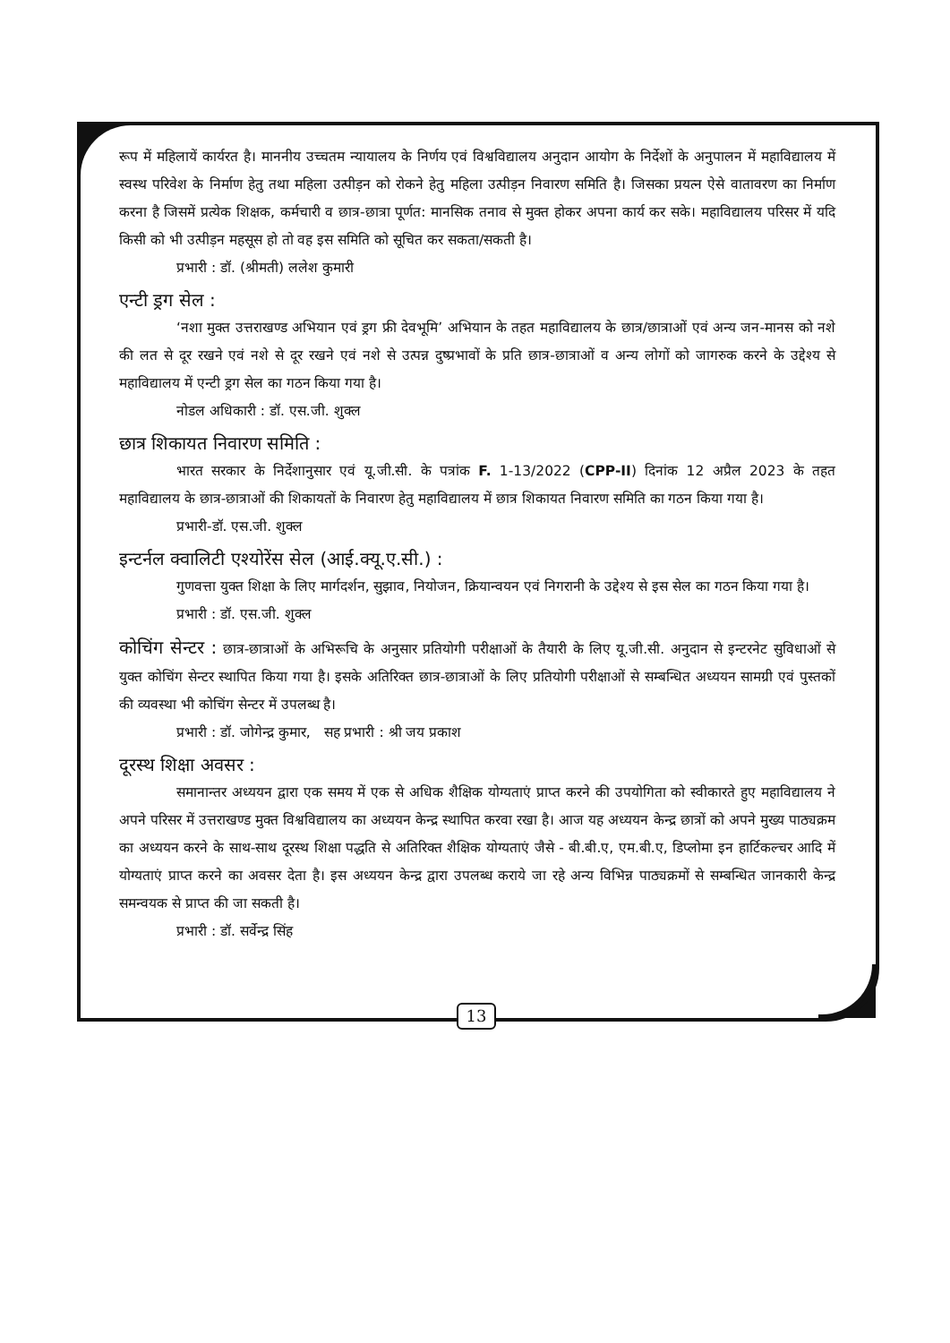रूप में महिलायें कार्यरत है। माननीय उच्चतम न्यायालय के निर्णय एवं विश्वविद्यालय अनुदान आयोग के निर्देशों के अनुपालन में महाविद्यालय में स्वस्थ परिवेश के निर्माण हेतु तथा महिला उत्पीड़न को रोकने हेतु महिला उत्पीड़न निवारण समिति है। जिसका प्रयत्न ऐसे वातावरण का निर्माण करना है जिसमें प्रत्येक शिक्षक, कर्मचारी व छात्र-छात्रा पूर्णत: मानसिक तनाव से मुक्त होकर अपना कार्य कर सके। महाविद्यालय परिसर में यदि किसी को भी उत्पीड़न महसूस हो तो वह इस समिति को सूचित कर सकता/सकती है।
प्रभारी : डॉ. (श्रीमती) ललेश कुमारी
एन्टी ड्रग सेल :
‘नशा मुक्त उत्तराखण्ड अभियान एवं ड्रग फ्री देवभूमि’ अभियान के तहत महाविद्यालय के छात्र/छात्राओं एवं अन्य जन-मानस को नशे की लत से दूर रखने एवं नशे से दूर रखने एवं नशे से उत्पन्न दुष्प्रभावों के प्रति छात्र-छात्राओं व अन्य लोगों को जागरुक करने के उद्देश्य से महाविद्यालय में एन्टी ड्रग सेल का गठन किया गया है।
नोडल अधिकारी : डॉ. एस.जी. शुक्ल
छात्र शिकायत निवारण समिति :
भारत सरकार के निर्देशानुसार एवं यू.जी.सी. के पत्रांक F. 1-13/2022 (CPP-II) दिनांक 12 अप्रैल 2023 के तहत महाविद्यालय के छात्र-छात्राओं की शिकायतों के निवारण हेतु महाविद्यालय में छात्र शिकायत निवारण समिति का गठन किया गया है।
प्रभारी-डॉ. एस.जी. शुक्ल
इन्टर्नल क्वालिटी एश्योरेंस सेल (आई.क्यू.ए.सी.) :
गुणवत्ता युक्त शिक्षा के लिए मार्गदर्शन, सुझाव, नियोजन, क्रियान्वयन एवं निगरानी के उद्देश्य से इस सेल का गठन किया गया है।
प्रभारी : डॉ. एस.जी. शुक्ल
कोचिंग सेन्टर : छात्र-छात्राओं के अभिरूचि के अनुसार प्रतियोगी परीक्षाओं के तैयारी के लिए यू.जी.सी. अनुदान से इन्टरनेट सुविधाओं से युक्त कोचिंग सेन्टर स्थापित किया गया है। इसके अतिरिक्त छात्र-छात्राओं के लिए प्रतियोगी परीक्षाओं से सम्बन्धित अध्ययन सामग्री एवं पुस्तकों की व्यवस्था भी कोचिंग सेन्टर में उपलब्ध है।
प्रभारी : डॉ. जोगेन्द्र कुमार, सह प्रभारी : श्री जय प्रकाश
दूरस्थ शिक्षा अवसर :
समानान्तर अध्ययन द्वारा एक समय में एक से अधिक शैक्षिक योग्यताएं प्राप्त करने की उपयोगिता को स्वीकारते हुए महाविद्यालय ने अपने परिसर में उत्तराखण्ड मुक्त विश्वविद्यालय का अध्ययन केन्द्र स्थापित करवा रखा है। आज यह अध्ययन केन्द्र छात्रों को अपने मुख्य पाठ्यक्रम का अध्ययन करने के साथ-साथ दूरस्थ शिक्षा पद्धति से अतिरिक्त शैक्षिक योग्यताएं जैसे - बी.बी.ए, एम.बी.ए, डिप्लोमा इन हार्टिकल्चर आदि में योग्यताएं प्राप्त करने का अवसर देता है। इस अध्ययन केन्द्र द्वारा उपलब्ध कराये जा रहे अन्य विभिन्न पाठ्यक्रमों से सम्बन्धित जानकारी केन्द्र समन्वयक से प्राप्त की जा सकती है।
प्रभारी : डॉ. सर्वेन्द्र सिंह
13